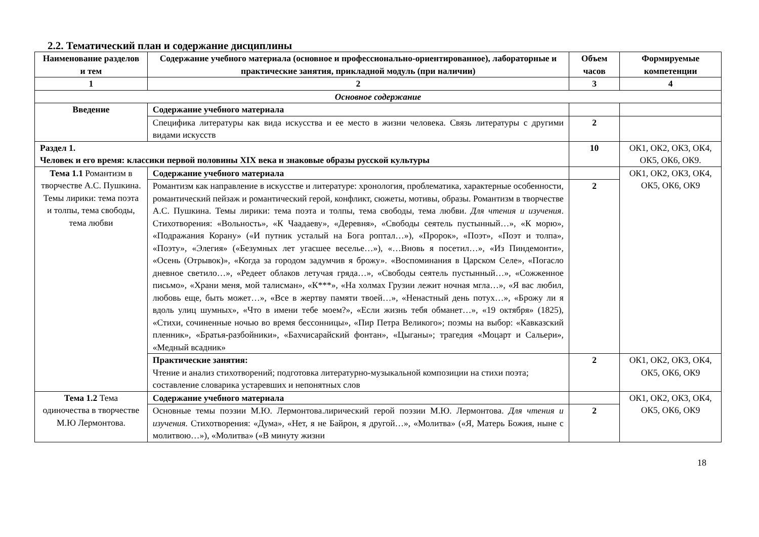2.2. Тематический план и содержание дисциплины
| Наименование разделов и тем | Содержание учебного материала (основное и профессионально-ориентированное), лабораторные и практические занятия, прикладной модуль (при наличии) | Объем часов | Формируемые компетенции |
| --- | --- | --- | --- |
| 1 | 2 | 3 | 4 |
| Основное содержание | | | |
| Введение | Содержание учебного материала | | |
| | Специфика литературы как вида искусства и ее место в жизни человека. Связь литературы с другими видами искусств | 2 | |
| Раздел 1. Человек и его время: классики первой половины XIX века и знаковые образы русской культуры | | 10 | ОК1, ОК2, ОК3, ОК4, ОК5, ОК6, ОК9. |
| Тема 1.1 Романтизм в творчестве А.С. Пушкина. Темы лирики: тема поэта и толпы, тема свободы, тема любви | Содержание учебного материала | | ОК1, ОК2, ОК3, ОК4, ОК5, ОК6, ОК9 |
| | Романтизм как направление в искусстве и литературе: хронология, проблематика, характерные особенности, романтический пейзаж и романтический герой, конфликт, сюжеты, мотивы, образы. Романтизм в творчестве А.С. Пушкина. Темы лирики: тема поэта и толпы, тема свободы, тема любви. Для чтения и изучения . Стихотворения: «Вольность», «К Чаадаеву», «Деревня», «Свободы сеятель пустынный…», «К морю», «Подражания Корану» («И путник усталый на Бога роптал…»), «Пророк», «Поэт», «Поэт и толпа», «Поэту», «Элегия» («Безумных лет угасшее веселье…»), «…Вновь я посетил…», «Из Пиндемонти», «Осень (Отрывок)», «Когда за городом задумчив я брожу». «Воспоминания в Царском Селе», «Погасло дневное светило…», «Редеет облаков летучая гряда…», «Свободы сеятель пустынный…», «Сожженное письмо», «Храни меня, мой талисман», «К***», «На холмах Грузии лежит ночная мгла…», «Я вас любил, любовь еще, быть может…», «Все в жертву памяти твоей…», «Ненастный день потух…», «Брожу ли я вдоль улиц шумных», «Что в имени тебе моем?», «Если жизнь тебя обманет…», «19 октября» (1825), «Стихи, сочиненные ночью во время бессонницы», «Пир Петра Великого»; поэмы на выбор: «Кавказский пленник», «Братья-разбойники», «Бахчисарайский фонтан», «Цыганы»; трагедия «Моцарт и Сальери», «Медный всадник» | 2 | |
| | Практические занятия: Чтение и анализ стихотворений; подготовка литературно-музыкальной композиции на стихи поэта; составление словарика устаревших и непонятных слов | 2 | ОК1, ОК2, ОК3, ОК4, ОК5, ОК6, ОК9 |
| Тема 1.2 Тема одиночества в творчестве М.Ю Лермонтова. | Содержание учебного материала | | ОК1, ОК2, ОК3, ОК4, ОК5, ОК6, ОК9 |
| | Основные темы поэзии М.Ю. Лермонтова.лирический герой поэзии М.Ю. Лермонтова. Для чтения и изучения. Стихотворения: «Дума», «Нет, я не Байрон, я другой…», «Молитва» («Я, Матерь Божия, ныне с молитвою…»), «Молитва» («В минуту жизни | 2 | |
18